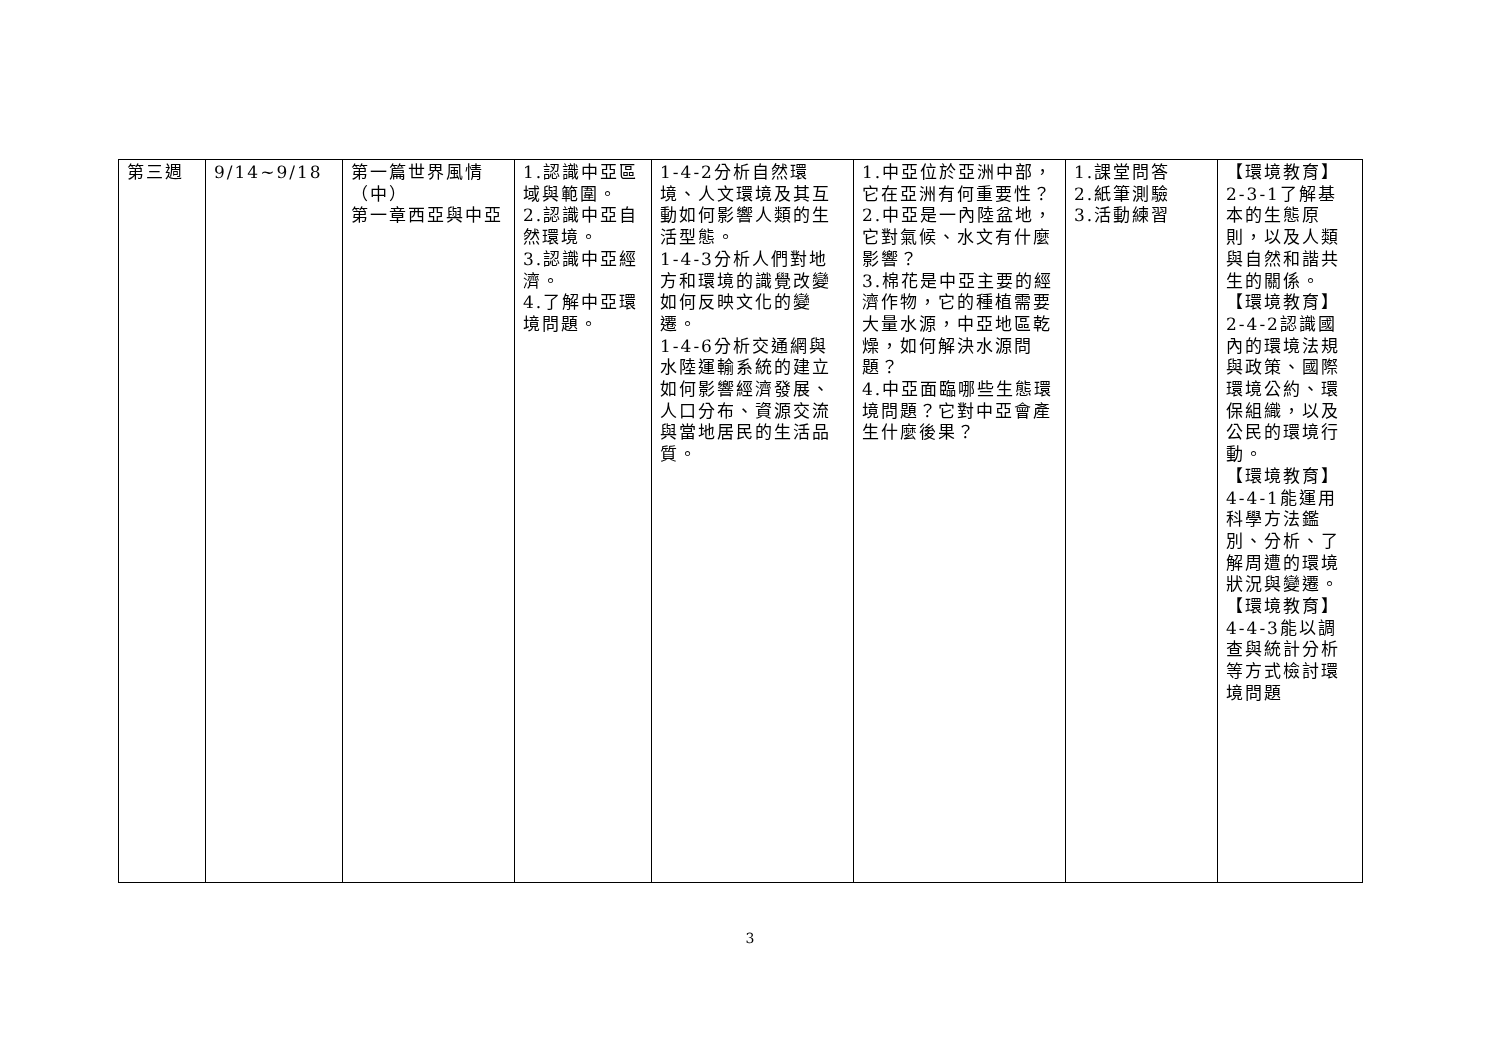| 第三週 | 9/14~9/18 | 第一篇世界風情（中） 第一章西亞與中亞 | 1.認識中亞區域與範圍。 2.認識中亞自然環境。 3.認識中亞經濟。 4.了解中亞環境問題。 | 1-4-2分析自然環境、人文環境及其互動如何影響人類的生活型態。 1-4-3分析人們對地方和環境的識覺改變如何反映文化的變遷。 1-4-6分析交通網與水陸運輸系統的建立如何影響經濟發展、人口分布、資源交流與當地居民的生活品質。 | 1.中亞位於亞洲中部，它在亞洲有何重要性？ 2.中亞是一內陸盆地，它對氣候、水文有什麼影響？ 3.棉花是中亞主要的經濟作物，它的種植需要大量水源，中亞地區乾燥，如何解決水源問題？ 4.中亞面臨哪些生態環境問題？它對中亞會產生什麼後果？ | 1.課堂問答 2.紙筆測驗 3.活動練習 | 【環境教育】2-3-1了解基本的生態原則，以及人類與自然和諧共生的關係。 【環境教育】2-4-2認識國內的環境法規與政策、國際環境公約、環保組織，以及公民的環境行動。 【環境教育】4-4-1能運用科學方法鑑別、分析、了解周遭的環境狀況與變遷。 【環境教育】4-4-3能以調查與統計分析等方式檢討環境問題 |
3